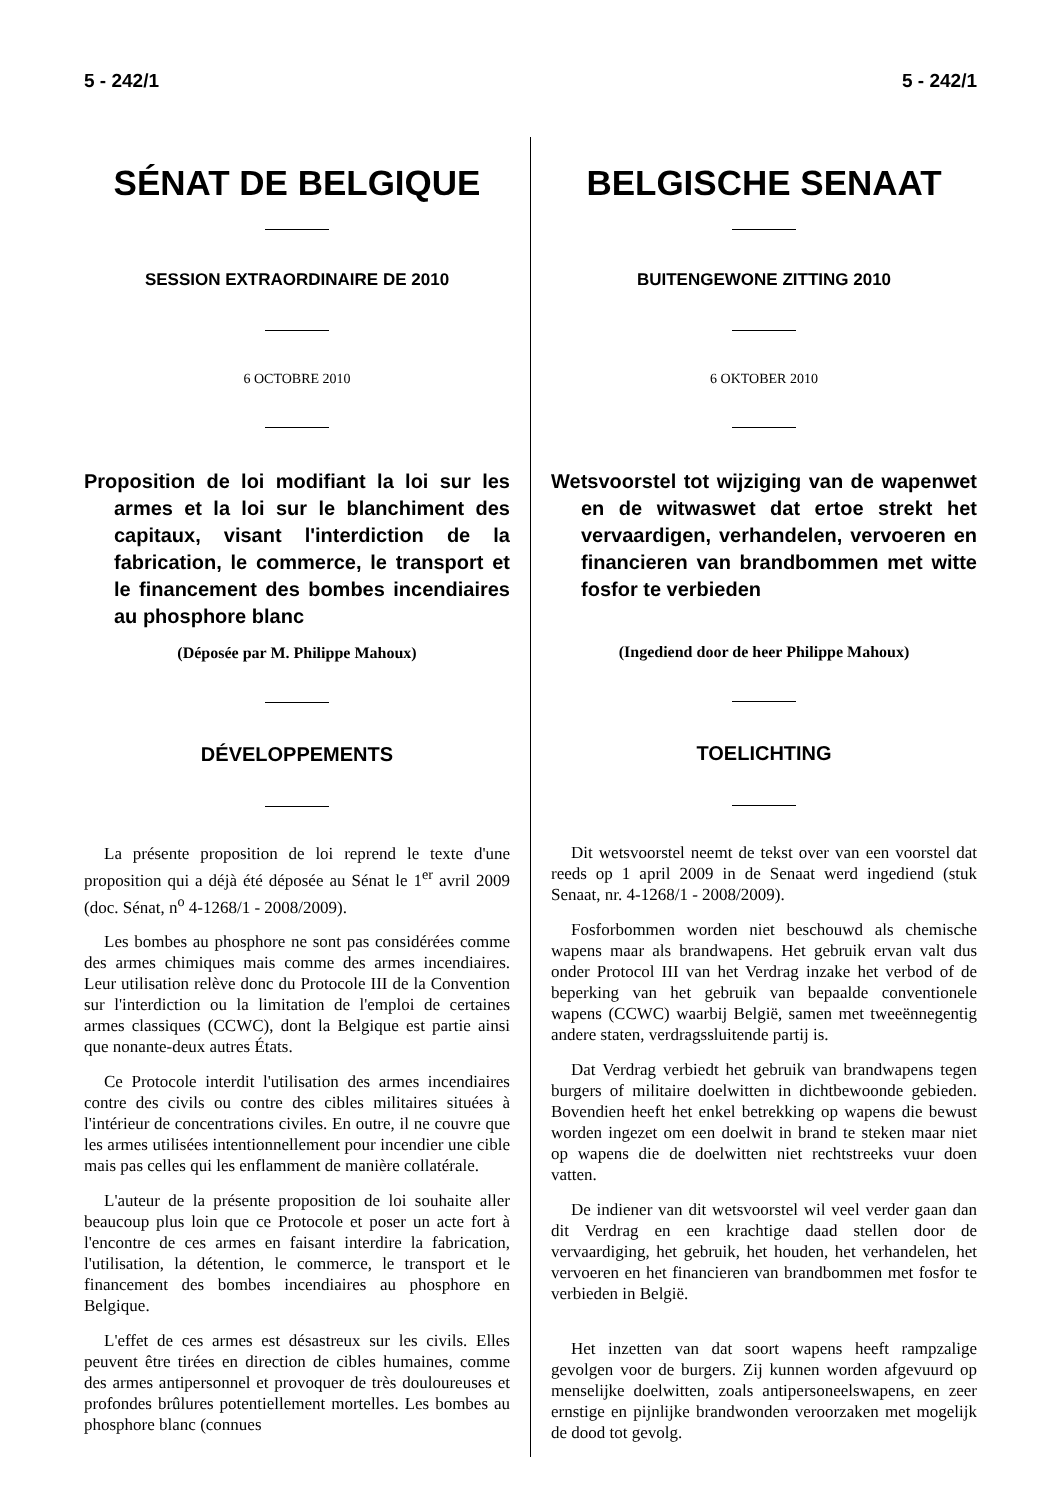5 - 242/1 5 - 242/1
SÉNAT DE BELGIQUE
SESSION EXTRAORDINAIRE DE 2010
6 OCTOBRE 2010
Proposition de loi modifiant la loi sur les armes et la loi sur le blanchiment des capitaux, visant l'interdiction de la fabrication, le commerce, le transport et le financement des bombes incendiaires au phosphore blanc
(Déposée par M. Philippe Mahoux)
DÉVELOPPEMENTS
La présente proposition de loi reprend le texte d'une proposition qui a déjà été déposée au Sénat le 1<sup>er</sup> avril 2009 (doc. Sénat, n<sup>o</sup> 4-1268/1 - 2008/2009).
Les bombes au phosphore ne sont pas considérées comme des armes chimiques mais comme des armes incendiaires. Leur utilisation relève donc du Protocole III de la Convention sur l'interdiction ou la limitation de l'emploi de certaines armes classiques (CCWC), dont la Belgique est partie ainsi que nonante-deux autres États.
Ce Protocole interdit l'utilisation des armes incendiaires contre des civils ou contre des cibles militaires situées à l'intérieur de concentrations civiles. En outre, il ne couvre que les armes utilisées intentionnellement pour incendier une cible mais pas celles qui les enflamment de manière collatérale.
L'auteur de la présente proposition de loi souhaite aller beaucoup plus loin que ce Protocole et poser un acte fort à l'encontre de ces armes en faisant interdire la fabrication, l'utilisation, la détention, le commerce, le transport et le financement des bombes incendiaires au phosphore en Belgique.
L'effet de ces armes est désastreux sur les civils. Elles peuvent être tirées en direction de cibles humaines, comme des armes antipersonnel et provoquer de très douloureuses et profondes brûlures potentiellement mortelles. Les bombes au phosphore blanc (connues
BELGISCHE SENAAT
BUITENGEWONE ZITTING 2010
6 OKTOBER 2010
Wetsvoorstel tot wijziging van de wapenwet en de witwaswet dat ertoe strekt het vervaardigen, verhandelen, vervoeren en financieren van brandbommen met witte fosfor te verbieden
(Ingediend door de heer Philippe Mahoux)
TOELICHTING
Dit wetsvoorstel neemt de tekst over van een voorstel dat reeds op 1 april 2009 in de Senaat werd ingediend (stuk Senaat, nr. 4-1268/1 - 2008/2009).
Fosforbommen worden niet beschouwd als chemische wapens maar als brandwapens. Het gebruik ervan valt dus onder Protocol III van het Verdrag inzake het verbod of de beperking van het gebruik van bepaalde conventionele wapens (CCWC) waarbij België, samen met tweeënnegentig andere staten, verdragssluitende partij is.
Dat Verdrag verbiedt het gebruik van brandwapens tegen burgers of militaire doelwitten in dichtbewoonde gebieden. Bovendien heeft het enkel betrekking op wapens die bewust worden ingezet om een doelwit in brand te steken maar niet op wapens die de doelwitten niet rechtstreeks vuur doen vatten.
De indiener van dit wetsvoorstel wil veel verder gaan dan dit Verdrag en een krachtige daad stellen door de vervaardiging, het gebruik, het houden, het verhandelen, het vervoeren en het financieren van brandbommen met fosfor te verbieden in België.
Het inzetten van dat soort wapens heeft rampzalige gevolgen voor de burgers. Zij kunnen worden afgevuurd op menselijke doelwitten, zoals antipersoneelswapens, en zeer ernstige en pijnlijke brandwonden veroorzaken met mogelijk de dood tot gevolg.